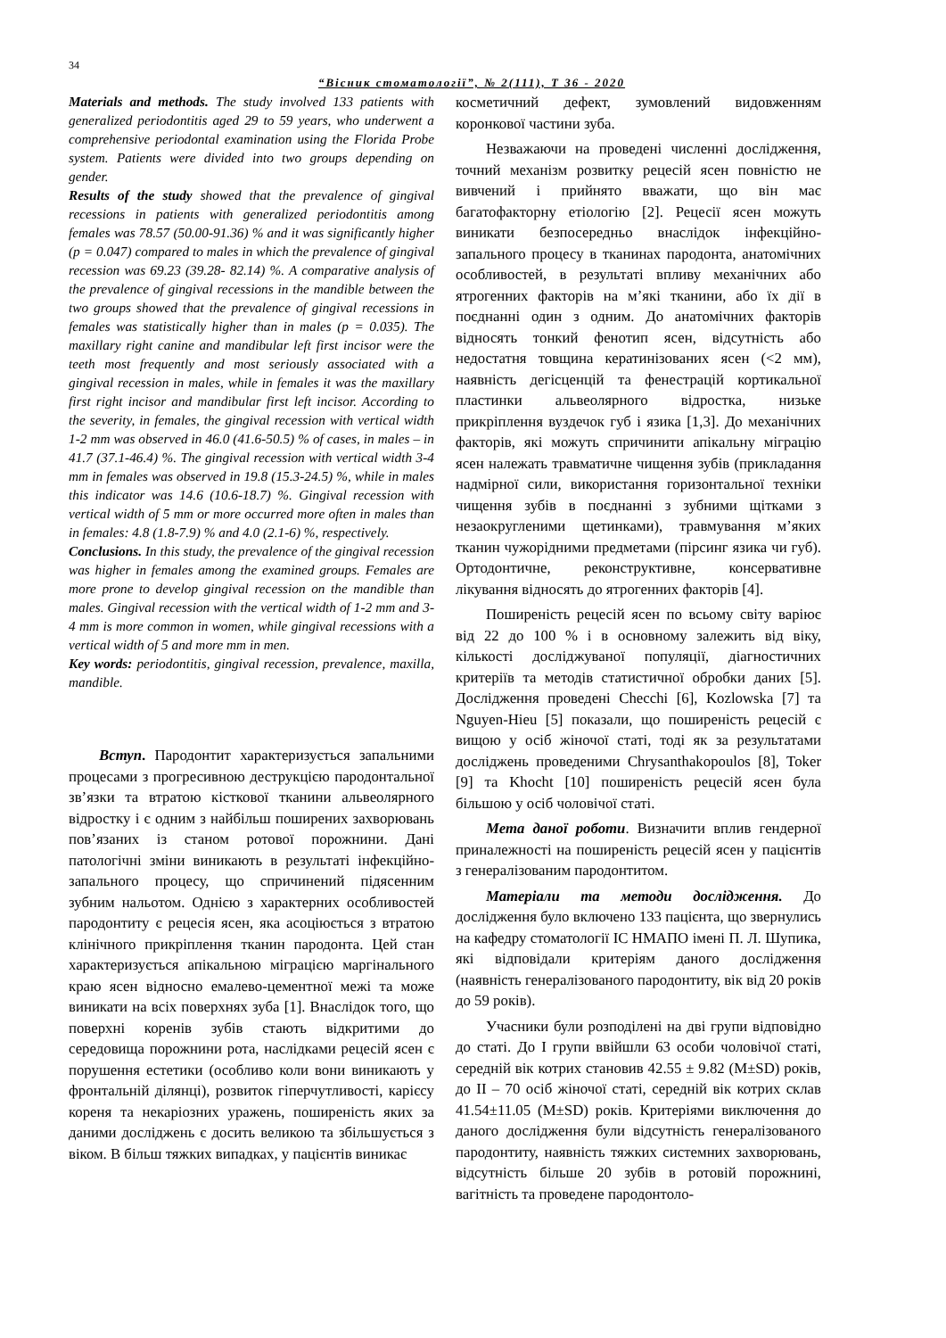34
“Вісник стоматології”, № 2(111), Т 36 - 2020
Materials and methods. The study involved 133 patients with generalized periodontitis aged 29 to 59 years, who underwent a comprehensive periodontal examination using the Florida Probe system. Patients were divided into two groups depending on gender.
Results of the study showed that the prevalence of gingival recessions in patients with generalized periodontitis among females was 78.57 (50.00-91.36) % and it was significantly higher (p = 0.047) compared to males in which the prevalence of gingival recession was 69.23 (39.28- 82.14) %. A comparative analysis of the prevalence of gingival recessions in the mandible between the two groups showed that the prevalence of gingival recessions in females was statistically higher than in males (p = 0.035). The maxillary right canine and mandibular left first incisor were the teeth most frequently and most seriously associated with a gingival recession in males, while in females it was the maxillary first right incisor and mandibular first left incisor. According to the severity, in females, the gingival recession with vertical width 1-2 mm was observed in 46.0 (41.6-50.5) % of cases, in males – in 41.7 (37.1-46.4) %. The gingival recession with vertical width 3-4 mm in females was observed in 19.8 (15.3-24.5) %, while in males this indicator was 14.6 (10.6-18.7) %. Gingival recession with vertical width of 5 mm or more occurred more often in males than in females: 4.8 (1.8-7.9) % and 4.0 (2.1-6) %, respectively.
Conclusions. In this study, the prevalence of the gingival recession was higher in females among the examined groups. Females are more prone to develop gingival recession on the mandible than males. Gingival recession with the vertical width of 1-2 mm and 3-4 mm is more common in women, while gingival recessions with a vertical width of 5 and more mm in men.
Key words: periodontitis, gingival recession, prevalence, maxilla, mandible.
Вступ. Пародонтит характеризується запальними процесами з прогресивною деструкцією пародонтальної зв’язки та втратою кісткової тканини альвеолярного відростку і є одним з найбільш поширених захворювань пов’язаних із станом ротової порожнини. Дані патологічні зміни виникають в результаті інфекційно-запального процесу, що спричинений підясенним зубним нальотом. Однією з характерних особливостей пародонтиту є рецесія ясен, яка асоціюється з втратою клінічного прикріплення тканин пародонта. Цей стан характеризується апікальною міграцією маргінального краю ясен відносно емалево-цементної межі та може виникати на всіх поверхнях зуба [1]. Внаслідок того, що поверхні коренів зубів стають відкритими до середовища порожнини рота, наслідками рецесій ясен є порушення естетики (особливо коли вони виникають у фронтальній ділянці), розвиток гіперчутливості, карієсу кореня та некаріозних уражень, поширеність яких за даними досліджень є досить великою та збільшується з віком. В більш тяжких випадках, у пацієнтів виникає
косметичний дефект, зумовлений видовженням коронкової частини зуба.
Незважаючи на проведені численні дослідження, точний механізм розвитку рецесій ясен повністю не вивчений і прийнято вважати, що він має багатофакторну етіологію [2]. Рецесії ясен можуть виникати безпосередньо внаслідок інфекційно-запального процесу в тканинах пародонта, анатомічних особливостей, в результаті впливу механічних або ятрогенних факторів на м’які тканини, або їх дії в поєднанні один з одним. До анатомічних факторів відносять тонкий фенотип ясен, відсутність або недостатня товщина кератинізованих ясен (<2 мм), наявність дегісценцій та фенестрацій кортикальної пластинки альвеолярного відростка, низьке прикріплення вуздечок губ і язика [1,3]. До механічних факторів, які можуть спричинити апікальну міграцію ясен належать травматичне чищення зубів (прикладання надмірної сили, використання горизонтальної техніки чищення зубів в поєднанні з зубними щітками з незаокругленими щетинками), травмування м’яких тканин чужорідними предметами (пірсинг язика чи губ). Ортодонтичне, реконструктивне, консервативне лікування відносять до ятрогенних факторів [4].
Поширеність рецесій ясен по всьому світу варіює від 22 до 100 % і в основному залежить від віку, кількості досліджуваної популяції, діагностичних критеріїв та методів статистичної обробки даних [5]. Дослідження проведені Checchi [6], Kozlowska [7] та Nguyen-Hieu [5] показали, що поширеність рецесій є вищою у осіб жіночої статі, тоді як за результатами досліджень проведеними Chrysanthakopoulos [8], Toker [9] та Khocht [10] поширеність рецесій ясен була більшою у осіб чоловічої статі.
Мета даної роботи. Визначити вплив гендерної приналежності на поширеність рецесій ясен у пацієнтів з генералізованим пародонтитом.
Матеріали та методи дослідження. До дослідження було включено 133 пацієнта, що звернулись на кафедру стоматології ІС НМАПО імені П. Л. Шупика, які відповідали критеріям даного дослідження (наявність генералізованого пародонтиту, вік від 20 років до 59 років).
Учасники були розподілені на дві групи відповідно до статі. До І групи ввійшли 63 особи чоловічої статі, середній вік котрих становив 42.55 ± 9.82 (M±SD) років, до ІІ – 70 осіб жіночої статі, середній вік котрих склав 41.54±11.05 (M±SD) років. Критеріями виключення до даного дослідження були відсутність генералізованого пародонтиту, наявність тяжких системних захворювань, відсутність більше 20 зубів в ротовій порожнині, вагітність та проведене пародонтоло-